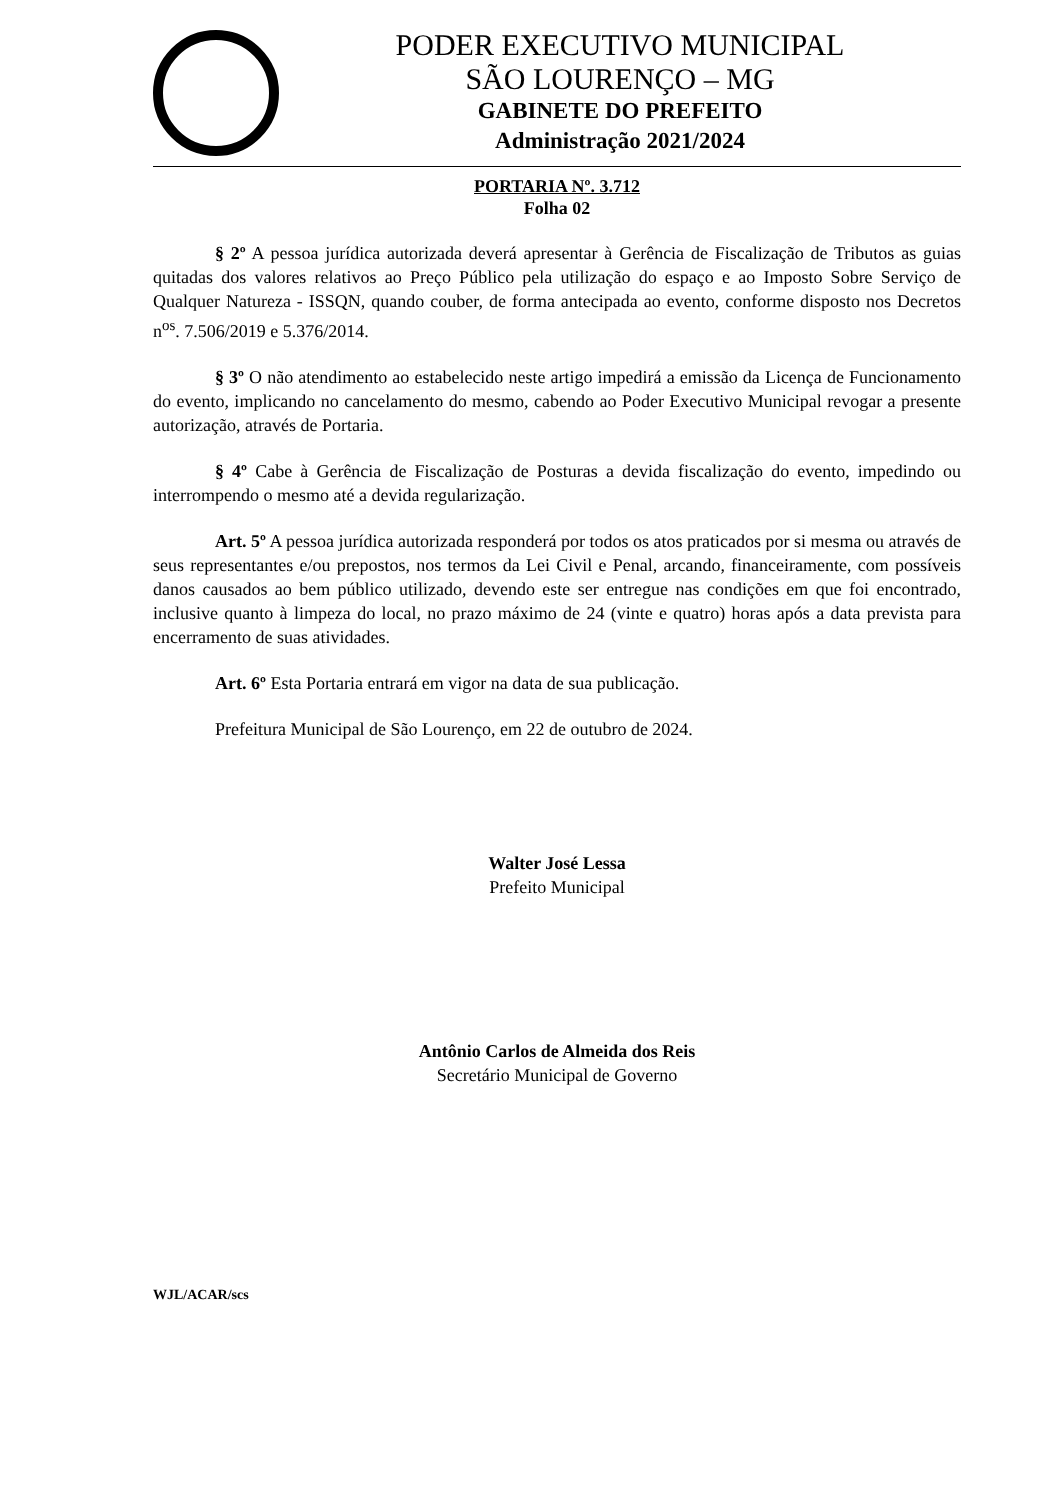PODER EXECUTIVO MUNICIPAL
SÃO LOURENÇO – MG
GABINETE DO PREFEITO
Administração 2021/2024
PORTARIA Nº. 3.712
Folha 02
§ 2º A pessoa jurídica autorizada deverá apresentar à Gerência de Fiscalização de Tributos as guias quitadas dos valores relativos ao Preço Público pela utilização do espaço e ao Imposto Sobre Serviço de Qualquer Natureza - ISSQN, quando couber, de forma antecipada ao evento, conforme disposto nos Decretos n<sup>os</sup>. 7.506/2019 e 5.376/2014.
§ 3º O não atendimento ao estabelecido neste artigo impedirá a emissão da Licença de Funcionamento do evento, implicando no cancelamento do mesmo, cabendo ao Poder Executivo Municipal revogar a presente autorização, através de Portaria.
§ 4º Cabe à Gerência de Fiscalização de Posturas a devida fiscalização do evento, impedindo ou interrompendo o mesmo até a devida regularização.
Art. 5º A pessoa jurídica autorizada responderá por todos os atos praticados por si mesma ou através de seus representantes e/ou prepostos, nos termos da Lei Civil e Penal, arcando, financeiramente, com possíveis danos causados ao bem público utilizado, devendo este ser entregue nas condições em que foi encontrado, inclusive quanto à limpeza do local, no prazo máximo de 24 (vinte e quatro) horas após a data prevista para encerramento de suas atividades.
Art. 6º Esta Portaria entrará em vigor na data de sua publicação.
Prefeitura Municipal de São Lourenço, em 22 de outubro de 2024.
Walter José Lessa
Prefeito Municipal
Antônio Carlos de Almeida dos Reis
Secretário Municipal de Governo
WJL/ACAR/scs